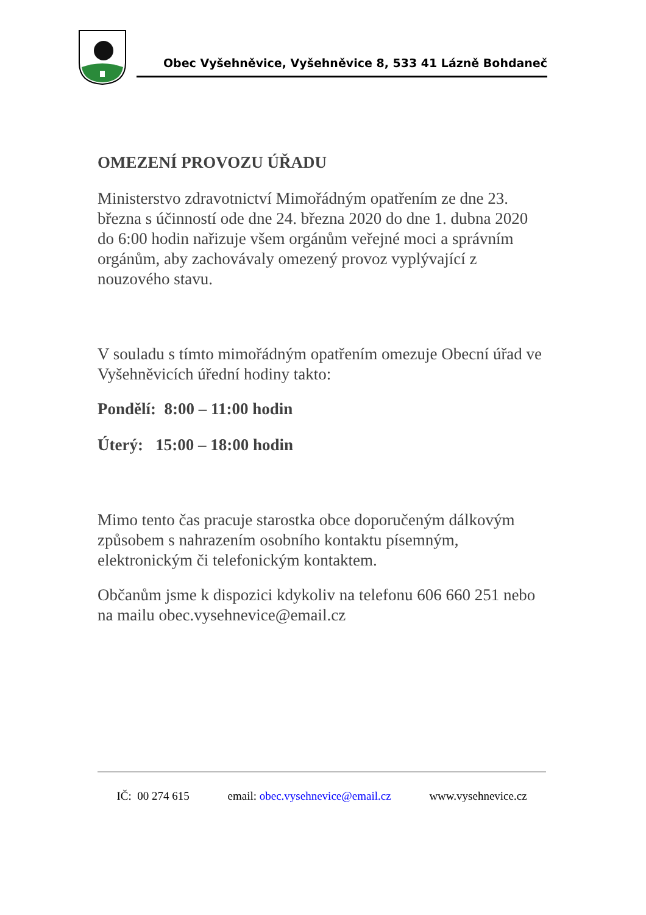Obec Vyšehněvice, Vyšehněvice 8, 533 41 Lázně Bohdaneč
OMEZENÍ PROVOZU ÚŘADU
Ministerstvo zdravotnictví Mimořádným opatřením ze dne 23. března s účinností ode dne 24. března 2020 do dne 1. dubna 2020 do 6:00 hodin nařizuje všem orgánům veřejné moci a správním orgánům, aby zachovávaly omezený provoz vyplývající z nouzového stavu.
V souladu s tímto mimořádným opatřením omezuje Obecní úřad ve Vyšehněvicích úřední hodiny takto:
Pondělí: 8:00 – 11:00 hodin
Úterý: 15:00 – 18:00 hodin
Mimo tento čas pracuje starostka obce doporučeným dálkovým způsobem s nahrazením osobního kontaktu písemným, elektronickým či telefonickým kontaktem.
Občanům jsme k dispozici kdykoliv na telefonu 606 660 251 nebo na mailu obec.vysehnevice@email.cz
IČ: 00 274 615 email: obec.vysehnevice@email.cz www.vysehnevice.cz